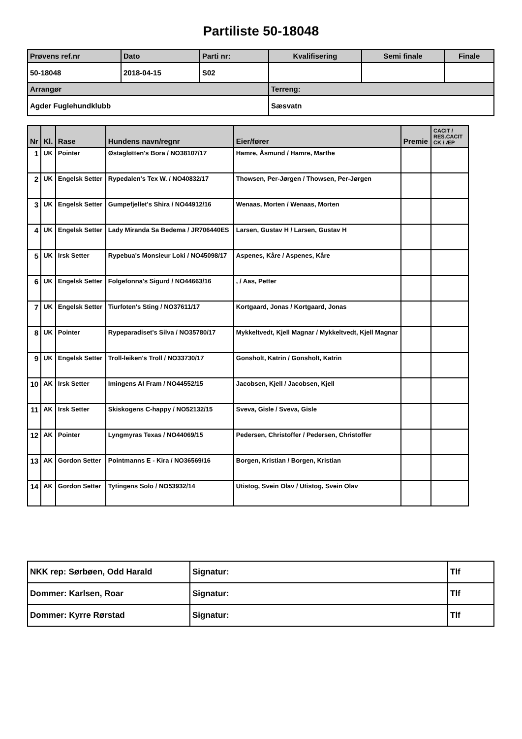Partiliste 50-18048
| Prøvens ref.nr | Dato | Parti nr: | Kvalifisering | Semi finale | Finale |
| --- | --- | --- | --- | --- | --- |
| 50-18048 | 2018-04-15 | S02 | | | |
| Arrangør | | | Terreng: | | |
| Agder Fuglehundklubb | | | Sæsvatn | | |
| Nr | Kl. | Rase | Hundens navn/regnr | Eier/fører | Premie | CACIT / RES.CACIT CK / ÆP |
| --- | --- | --- | --- | --- | --- | --- |
| 1 | UK | Pointer | Østagløtten's Bora / NO38107/17 | Hamre, Åsmund / Hamre, Marthe | | |
| 2 | UK | Engelsk Setter | Rypedalen's Tex W. / NO40832/17 | Thowsen, Per-Jørgen / Thowsen, Per-Jørgen | | |
| 3 | UK | Engelsk Setter | Gumpefjellet's Shira / NO44912/16 | Wenaas, Morten / Wenaas, Morten | | |
| 4 | UK | Engelsk Setter | Lady Miranda Sa Bedema / JR706440ES | Larsen, Gustav H / Larsen, Gustav H | | |
| 5 | UK | Irsk Setter | Rypebua's Monsieur Loki / NO45098/17 | Aspenes, Kåre / Aspenes, Kåre | | |
| 6 | UK | Engelsk Setter | Folgefonna's Sigurd / NO44663/16 | , / Aas, Petter | | |
| 7 | UK | Engelsk Setter | Tiurfoten's Sting / NO37611/17 | Kortgaard, Jonas / Kortgaard, Jonas | | |
| 8 | UK | Pointer | Rypeparadiset's Silva / NO35780/17 | Mykkeltvedt, Kjell Magnar / Mykkeltvedt, Kjell Magnar | | |
| 9 | UK | Engelsk Setter | Troll-leiken's Troll / NO33730/17 | Gonsholt, Katrin / Gonsholt, Katrin | | |
| 10 | AK | Irsk Setter | Imingens Al Fram / NO44552/15 | Jacobsen, Kjell / Jacobsen, Kjell | | |
| 11 | AK | Irsk Setter | Skiskogens C-happy / NO52132/15 | Sveva, Gisle / Sveva, Gisle | | |
| 12 | AK | Pointer | Lyngmyras Texas / NO44069/15 | Pedersen, Christoffer / Pedersen, Christoffer | | |
| 13 | AK | Gordon Setter | Pointmanns E - Kira / NO36569/16 | Borgen, Kristian / Borgen, Kristian | | |
| 14 | AK | Gordon Setter | Tytingens Solo / NO53932/14 | Utistog, Svein Olav / Utistog, Svein Olav | | |
| NKK rep: Sørbøen, Odd Harald | Signatur: | Tlf |
| Dommer: Karlsen, Roar | Signatur: | Tlf |
| Dommer: Kyrre Rørstad | Signatur: | Tlf |